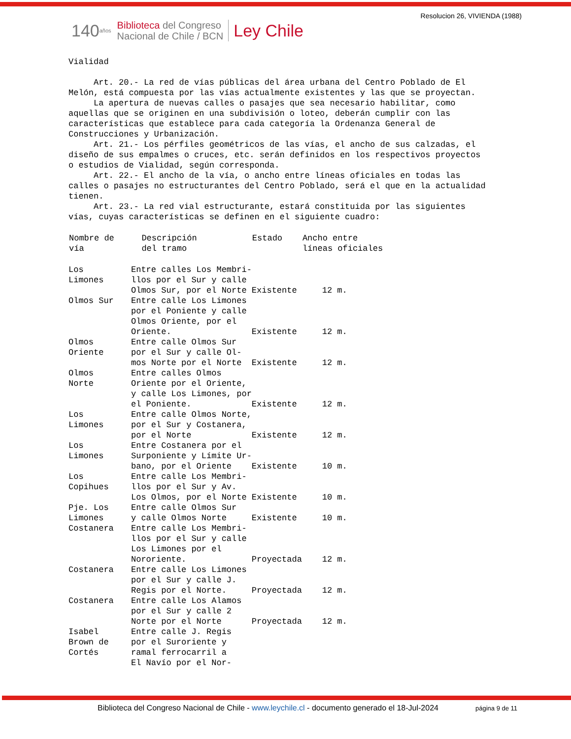Resolucion 26, VIVIENDA (1988)
140 años Biblioteca del Congreso
Nacional de Chile / BCN Ley Chile
Vialidad Art. 20.- La red de vías públicas del área urbana del Centro Poblado de El Melón, está compuesta por las vías actualmente existentes y las que se proyectan. La apertura de nuevas calles o pasajes que sea necesario habilitar, como aquellas que se originen en una subdivisión o loteo, deberán cumplir con las características que establece para cada categoría la Ordenanza General de Construcciones y Urbanización. Art. 21.- Los pérfiles geométricos de las vías, el ancho de sus calzadas, el diseño de sus empalmes o cruces, etc. serán definidos en los respectivos proyectos o estudios de Vialidad, según corresponda. Art. 22.- El ancho de la vía, o ancho entre líneas oficiales en todas las calles o pasajes no estructurantes del Centro Poblado, será el que en la actualidad tienen. Art. 23.- La red vial estructurante, estará constituida por las siguientes vías, cuyas características se definen en el siguiente cuadro:
| Nombre de vía | Descripción del tramo | Estado | Ancho entre líneas oficiales |
| --- | --- | --- | --- |
| Los Limones | Entre calles Los Membri- llos por el Sur y calle Olmos Sur, por el Norte | Existente | 12 m. |
| Olmos Sur | Entre calle Los Limones por el Poniente y calle Olmos Oriente, por el Oriente. | Existente | 12 m. |
| Olmos Oriente | Entre calle Olmos Sur por el Sur y calle Ol- mos Norte por el Norte | Existente | 12 m. |
| Olmos Norte | Entre calles Olmos Oriente por el Oriente, y calle Los Limones, por el Poniente. | Existente | 12 m. |
| Los Limones | Entre calle Olmos Norte, por el Sur y Costanera, por el Norte | Existente | 12 m. |
| Los Limones | Entre Costanera por el Surponiente y Límite Ur- bano, por el Oriente | Existente | 10 m. |
| Los Copihues | Entre calle Los Membri- llos por el Sur y Av. Los Olmos, por el Norte | Existente | 10 m. |
| Pje. Los Limones | Entre calle Olmos Sur y calle Olmos Norte | Existente | 10 m. |
| Costanera | Entre calle Los Membri- llos por el Sur y calle Los Limones por el Nororiente. | Proyectada | 12 m. |
| Costanera | Entre calle Los Limones por el Sur y calle J. Regis por el Norte. | Proyectada | 12 m. |
| Costanera | Entre calle Los Alamos por el Sur y calle 2 Norte por el Norte | Proyectada | 12 m. |
| Isabel Brown de Cortés | Entre calle J. Regis por el Suroriente y ramal ferrocarril a El Navío por el Nor- | | |
Biblioteca del Congreso Nacional de Chile - www.leychile.cl - documento generado el 18-Jul-2024
página 9 de 11